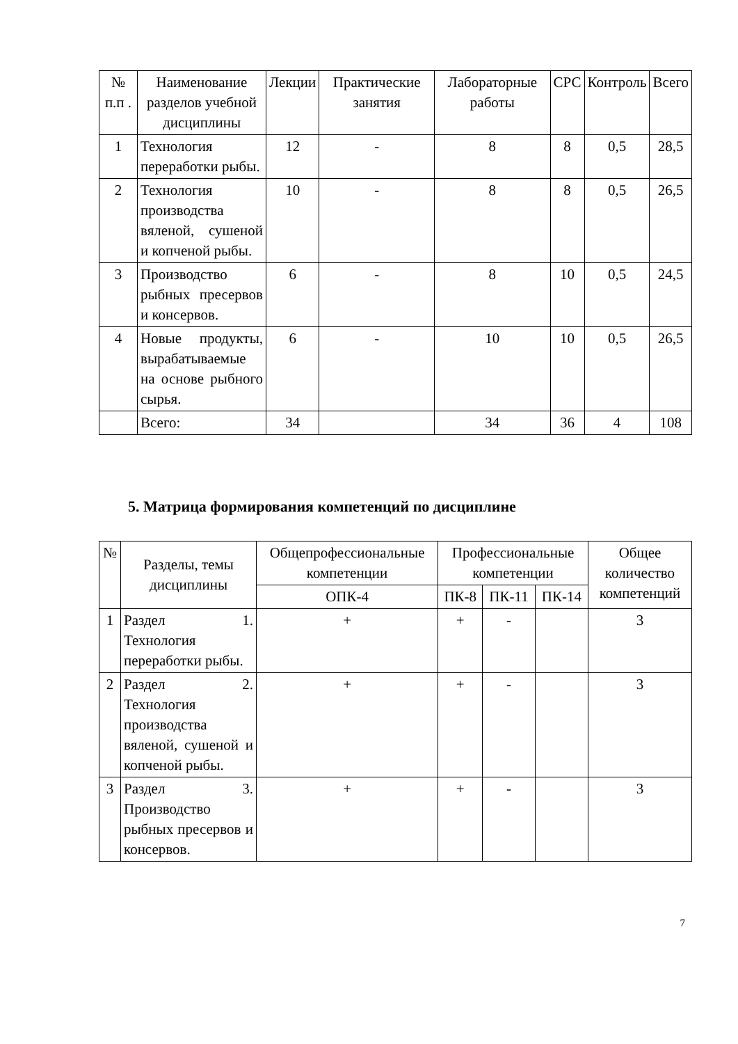| № п.п . | Наименование разделов учебной дисциплины | Лекции | Практические занятия | Лабораторные работы | СРС | Контроль | Всего |
| --- | --- | --- | --- | --- | --- | --- | --- |
| 1 | Технология переработки рыбы. | 12 | - | 8 | 8 | 0,5 | 28,5 |
| 2 | Технология производства вяленой, сушеной и копченой рыбы. | 10 | - | 8 | 8 | 0,5 | 26,5 |
| 3 | Производство рыбных пресервов и консервов. | 6 | - | 8 | 10 | 0,5 | 24,5 |
| 4 | Новые продукты, вырабатываемые на основе рыбного сырья. | 6 | - | 10 | 10 | 0,5 | 26,5 |
| | Всего: | 34 | | 34 | 36 | 4 | 108 |
5. Матрица формирования компетенций по дисциплине
| № | Разделы, темы дисциплины | Общепрофессиональные компетенции | Профессиональные компетенции | | | Общее количество компетенций |
| --- | --- | --- | --- | --- | --- | --- |
| | | ОПК-4 | ПК-8 | ПК-11 | ПК-14 | |
| 1 | Раздел 1. Технология переработки рыбы. | + | + | - | | 3 |
| 2 | Раздел 2. Технология производства вяленой, сушеной и копченой рыбы. | + | + | - | | 3 |
| 3 | Раздел 3. Производство рыбных пресервов и консервов. | + | + | - | | 3 |
7